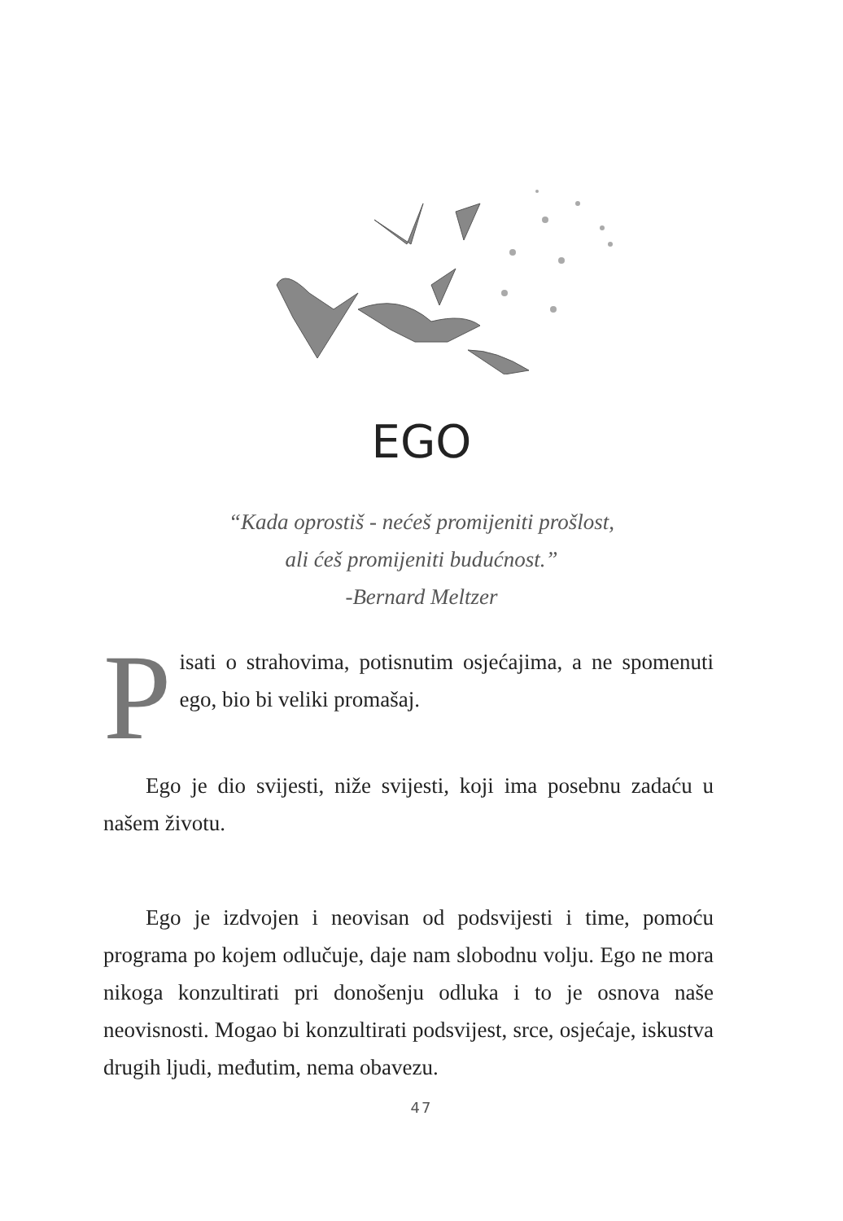EGO
“Kada oprostiš - nećeš promijeniti prošlost,
ali ćeš promijeniti budućnost.”
-Bernard Meltzer
Pisati o strahovima, potisnutim osjećajima, a ne spomenuti ego, bio bi veliki promašaj.
Ego je dio svijesti, niže svijesti, koji ima posebnu zadaću u našem životu.
Ego je izdvojen i neovisan od podsvijesti i time, pomoću programa po kojem odlučuje, daje nam slobodnu volju. Ego ne mora nikoga konzultirati pri donošenju odluka i to je osnova naše neovisnosti. Mogao bi konzultirati podsvijest, srce, osjećaje, iskustva drugih ljudi, međutim, nema obavezu.
47